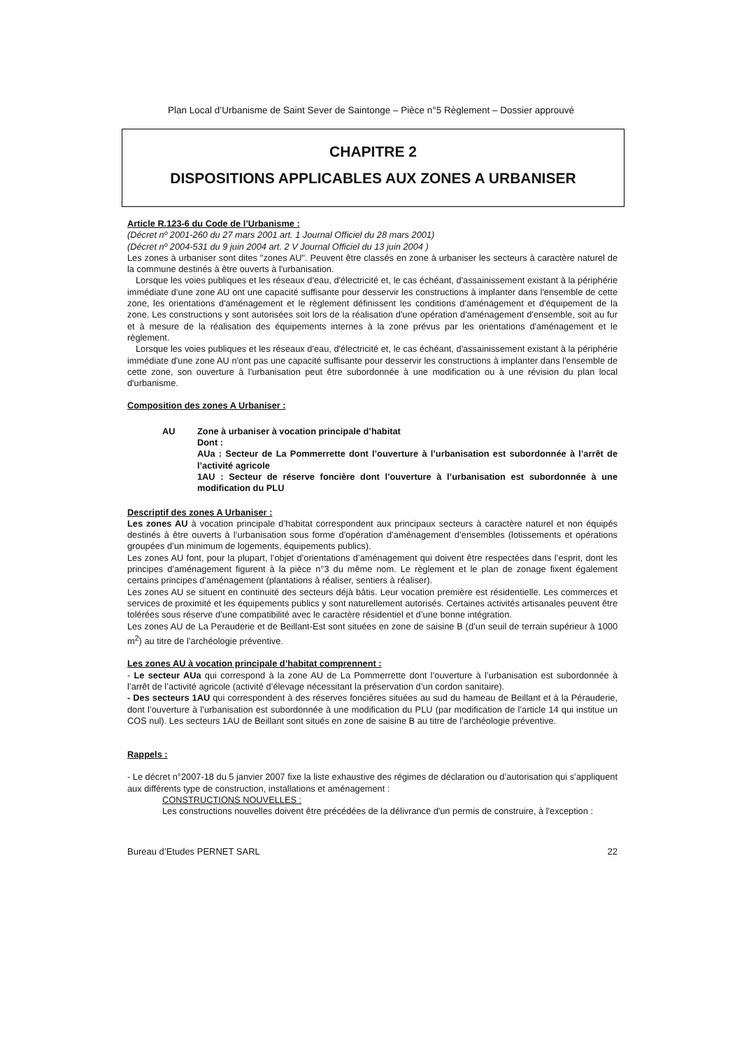Plan Local d’Urbanisme de Saint Sever de Saintonge – Pièce n°5 Règlement – Dossier approuvé
CHAPITRE 2
DISPOSITIONS APPLICABLES AUX ZONES A URBANISER
Article R.123-6 du Code de l’Urbanisme :
(Décret nº 2001-260 du 27 mars 2001 art. 1 Journal Officiel du 28 mars 2001)
(Décret nº 2004-531 du 9 juin 2004 art. 2 V Journal Officiel du 13 juin 2004 )
Les zones à urbaniser sont dites "zones AU". Peuvent être classés en zone à urbaniser les secteurs à caractère naturel de la commune destinés à être ouverts à l'urbanisation.
Lorsque les voies publiques et les réseaux d'eau, d'électricité et, le cas échéant, d'assainissement existant à la périphérie immédiate d'une zone AU ont une capacité suffisante pour desservir les constructions à implanter dans l'ensemble de cette zone, les orientations d'aménagement et le règlement définissent les conditions d'aménagement et d'équipement de la zone. Les constructions y sont autorisées soit lors de la réalisation d'une opération d'aménagement d'ensemble, soit au fur et à mesure de la réalisation des équipements internes à la zone prévus par les orientations d'aménagement et le règlement.
Lorsque les voies publiques et les réseaux d'eau, d'électricité et, le cas échéant, d'assainissement existant à la périphérie immédiate d'une zone AU n'ont pas une capacité suffisante pour desservir les constructions à implanter dans l'ensemble de cette zone, son ouverture à l'urbanisation peut être subordonnée à une modification ou à une révision du plan local d'urbanisme.
Composition des zones A Urbaniser :
AU Zone à urbaniser à vocation principale d’habitat
Dont :
AUa : Secteur de La Pommerrette dont l’ouverture à l’urbanisation est subordonnée à l’arrêt de l’activité agricole
1AU : Secteur de réserve foncière dont l’ouverture à l’urbanisation est subordonnée à une modification du PLU
Descriptif des zones A Urbaniser :
Les zones AU à vocation principale d’habitat correspondent aux principaux secteurs à caractère naturel et non équipés destinés à être ouverts à l’urbanisation sous forme d’opération d’aménagement d’ensembles (lotissements et opérations groupées d’un minimum de logements, équipements publics).
Les zones AU font, pour la plupart, l’objet d’orientations d’aménagement qui doivent être respectées dans l’esprit, dont les principes d’aménagement figurent à la pièce n°3 du même nom. Le règlement et le plan de zonage fixent également certains principes d’aménagement (plantations à réaliser, sentiers à réaliser).
Les zones AU se situent en continuité des secteurs déjà bâtis. Leur vocation première est résidentielle. Les commerces et services de proximité et les équipements publics y sont naturellement autorisés. Certaines activités artisanales peuvent être tolérées sous réserve d’une compatibilité avec le caractère résidentiel et d’une bonne intégration.
Les zones AU de La Perauderie et de Beillant-Est sont situées en zone de saisine B (d’un seuil de terrain supérieur à 1000 m<sup>2</sup>) au titre de l’archéologie préventive.
Les zones AU à vocation principale d’habitat comprennent :
- Le secteur AUa qui correspond à la zone AU de La Pommerrette dont l’ouverture à l’urbanisation est subordonnée à l’arrêt de l’activité agricole (activité d’élevage nécessitant la préservation d’un cordon sanitaire).
- Des secteurs 1AU qui correspondent à des réserves foncières situées au sud du hameau de Beillant et à la Pérauderie, dont l’ouverture à l’urbanisation est subordonnée à une modification du PLU (par modification de l’article 14 qui institue un COS nul). Les secteurs 1AU de Beillant sont situés en zone de saisine B au titre de l’archéologie préventive.
Rappels :
- Le décret n°2007-18 du 5 janvier 2007 fixe la liste exhaustive des régimes de déclaration ou d’autorisation qui s’appliquent aux différents type de construction, installations et aménagement :
CONSTRUCTIONS NOUVELLES :
Les constructions nouvelles doivent être précédées de la délivrance d'un permis de construire, à l'exception :
Bureau d’Etudes PERNET SARL 22